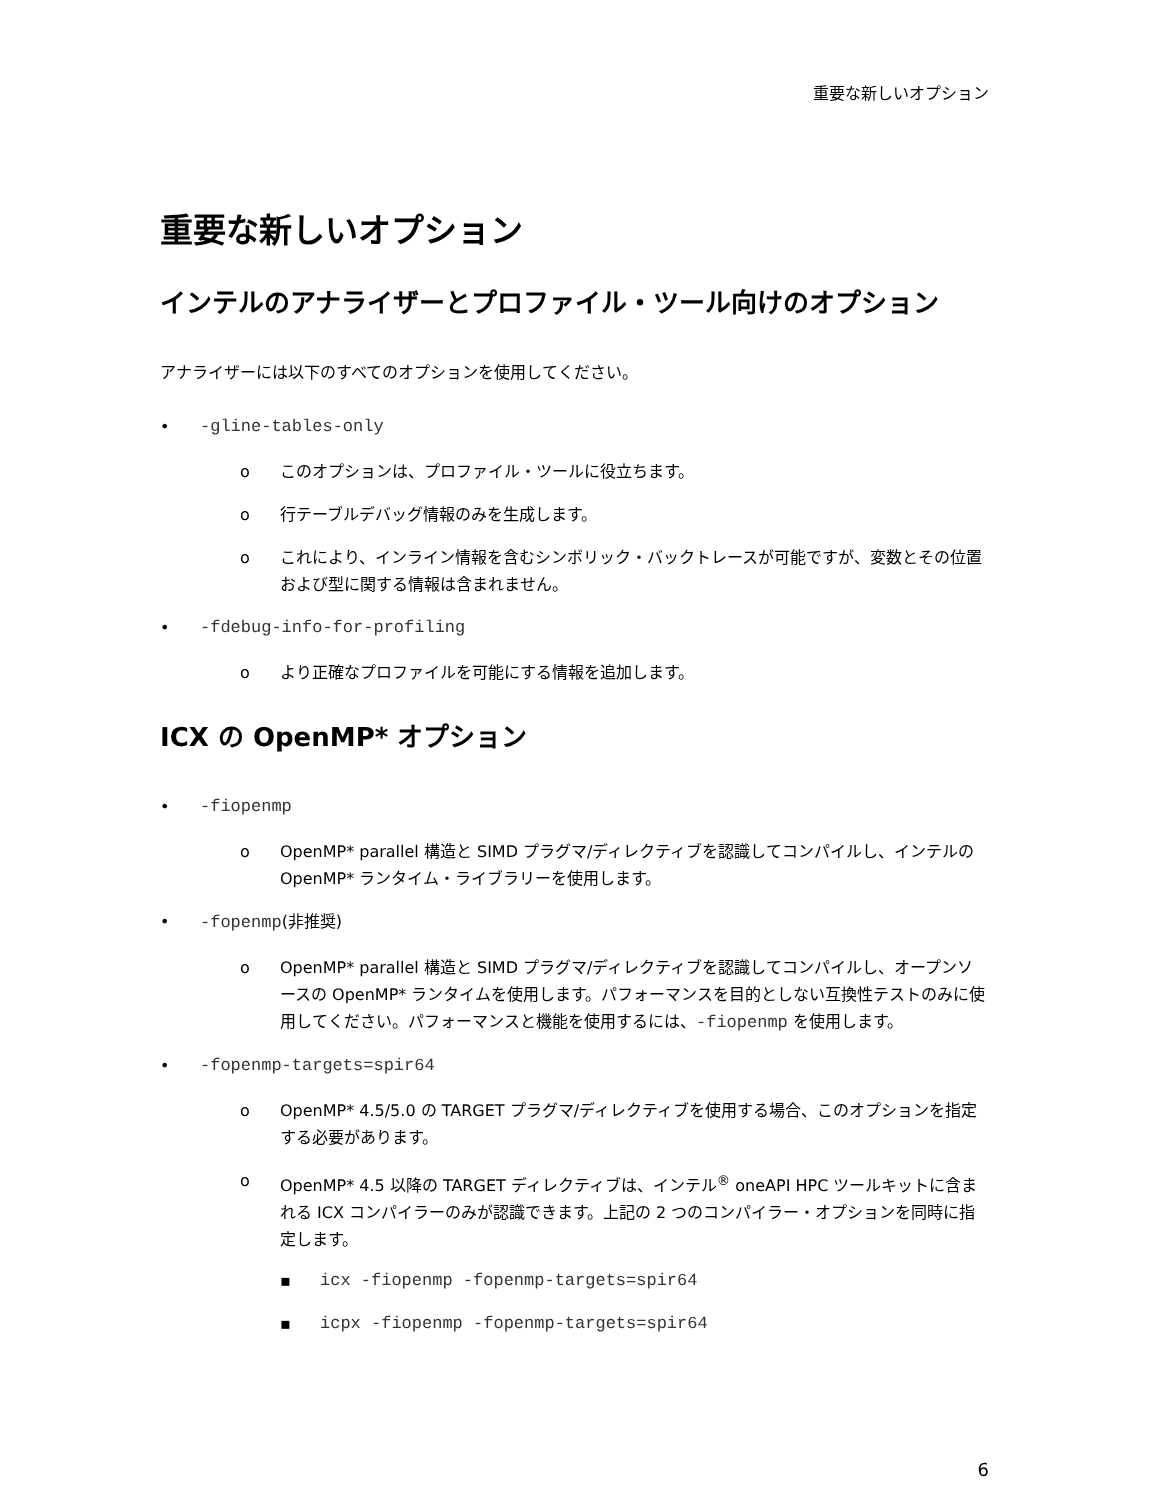重要な新しいオプション
重要な新しいオプション
インテルのアナライザーとプロファイル・ツール向けのオプション
アナライザーには以下のすべてのオプションを使用してください。
• -gline-tables-only
o このオプションは、プロファイル・ツールに役立ちます。
o 行テーブルデバッグ情報のみを生成します。
o これにより、インライン情報を含むシンボリック・バックトレースが可能ですが、変数とその位置および型に関する情報は含まれません。
• -fdebug-info-for-profiling
o より正確なプロファイルを可能にする情報を追加します。
ICX の OpenMP* オプション
• -fiopenmp
o OpenMP* parallel 構造と SIMD プラグマ/ディレクティブを認識してコンパイルし、インテルの OpenMP* ランタイム・ライブラリーを使用します。
• -fopenmp(非推奨)
o OpenMP* parallel 構造と SIMD プラグマ/ディレクティブを認識してコンパイルし、オープンソースの OpenMP* ランタイムを使用します。パフォーマンスを目的としない互換性テストのみに使用してください。パフォーマンスと機能を使用するには、-fiopenmp を使用します。
• -fopenmp-targets=spir64
o OpenMP* 4.5/5.0 の TARGET プラグマ/ディレクティブを使用する場合、このオプションを指定する必要があります。
o OpenMP* 4.5 以降の TARGET ディレクティブは、インテル<sup>®</sup> oneAPI HPC ツールキットに含まれる ICX コンパイラーのみが認識できます。上記の 2 つのコンパイラー・オプションを同時に指定します。
▪ icx -fiopenmp -fopenmp-targets=spir64
▪ icpx -fiopenmp -fopenmp-targets=spir64
6